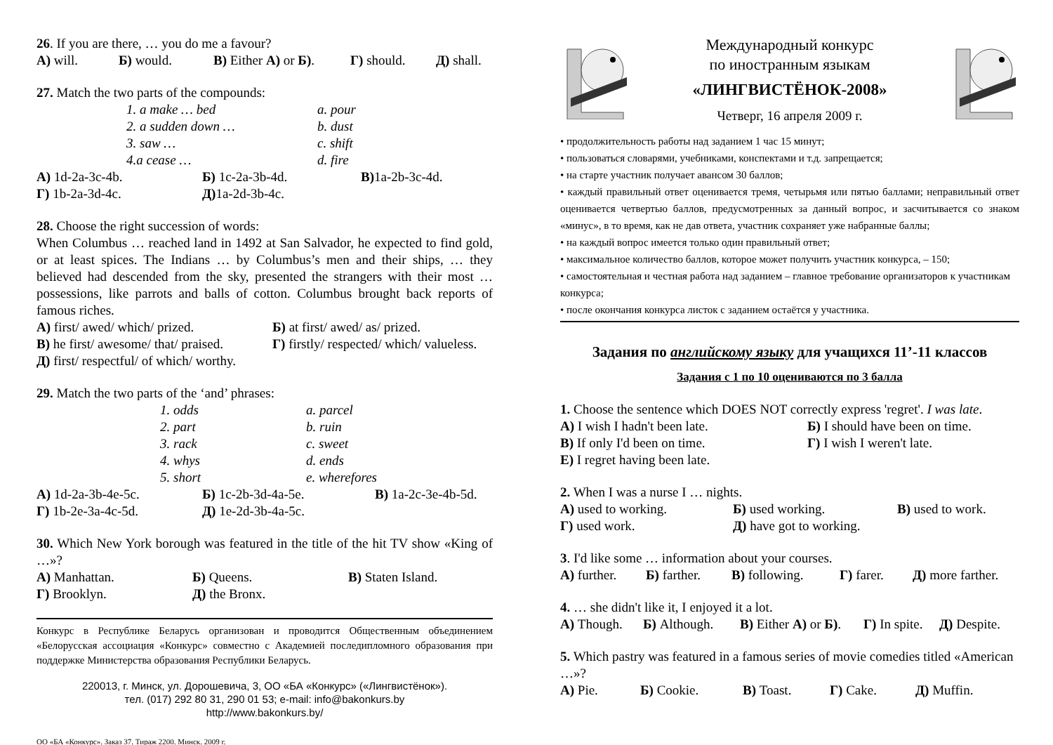26. If you are there, … you do me a favour?
А) will. Б) would. В) Either А) or Б). Г) should. Д) shall.
27. Match the two parts of the compounds:
1. a make … bed a. pour
2. a sudden down … b. dust
3. saw … c. shift
4.a cease … d. fire
А) 1d-2a-3c-4b. Б) 1c-2a-3b-4d. В) 1a-2b-3c-4d.
Г) 1b-2a-3d-4c. Д) 1a-2d-3b-4c.
28. Choose the right succession of words:
When Columbus … reached land in 1492 at San Salvador, he expected to find gold, or at least spices. The Indians … by Columbus’s men and their ships, … they believed had descended from the sky, presented the strangers with their most … possessions, like parrots and balls of cotton. Columbus brought back reports of famous riches.
А) first/ awed/ which/ prized. Б) at first/ awed/ as/ prized.
В) he first/ awesome/ that/ praised. Г) firstly/ respected/ which/ valueless.
Д) first/ respectful/ of which/ worthy.
29. Match the two parts of the ‘and’ phrases:
1. odds a. parcel
2. part b. ruin
3. rack c. sweet
4. whys d. ends
5. short e. wherefores
А) 1d-2a-3b-4e-5c. Б) 1c-2b-3d-4a-5e. В) 1a-2c-3e-4b-5d.
Г) 1b-2e-3a-4c-5d. Д) 1e-2d-3b-4a-5c.
30. Which New York borough was featured in the title of the hit TV show «King of …»?
А) Manhattan. Б) Queens. В) Staten Island.
Г) Brooklyn. Д) the Bronx.
Конкурс в Республике Беларусь организован и проводится Общественным объединением «Белорусская ассоциация «Конкурс» совместно с Академией последипломного образования при поддержке Министерства образования Республики Беларусь.
220013, г. Минск, ул. Дорошевича, 3, ОО «БА «Конкурс» («Лингвистёнок»).
тел. (017) 292 80 31, 290 01 53; e-mail: info@bakonkurs.by
http://www.bakonkurs.by/
ОО «БА «Конкурс». Заказ 37. Тираж 2200. Минск. 2009 г.
Международный конкурс
по иностранным языкам
«ЛИНГВИСТЁНОК-2008»
Четверг, 16 апреля 2009 г.
• продолжительность работы над заданием 1 час 15 минут;
• пользоваться словарями, учебниками, конспектами и т.д. запрещается;
• на старте участник получает авансом 30 баллов;
• каждый правильный ответ оценивается тремя, четырьмя или пятью баллами; неправильный ответ оценивается четвертью баллов, предусмотренных за данный вопрос, и засчитывается со знаком «минус», в то время, как не дав ответа, участник сохраняет уже набранные баллы;
• на каждый вопрос имеется только один правильный ответ;
• максимальное количество баллов, которое может получить участник конкурса, – 150;
• самостоятельная и честная работа над заданием – главное требование организаторов к участникам конкурса;
• после окончания конкурса листок с заданием остаётся у участника.
Задания по английскому языку для учащихся 11’-11 классов
Задания с 1 по 10 оцениваются по 3 балла
1. Choose the sentence which DOES NOT correctly express 'regret'. I was late.
А) I wish I hadn't been late. Б) I should have been on time.
В) If only I'd been on time. Г) I wish I weren't late.
Е) I regret having been late.
2. When I was a nurse I … nights.
А) used to working. Б) used working. В) used to work.
Г) used work. Д) have got to working.
3. I'd like some … information about your courses.
А) further. Б) farther. В) following. Г) farer. Д) more farther.
4. … she didn't like it, I enjoyed it a lot.
А) Though. Б) Although. В) Either А) or Б). Г) In spite. Д) Despite.
5. Which pastry was featured in a famous series of movie comedies titled «American …»?
А) Pie. Б) Cookie. В) Toast. Г) Cake. Д) Muffin.